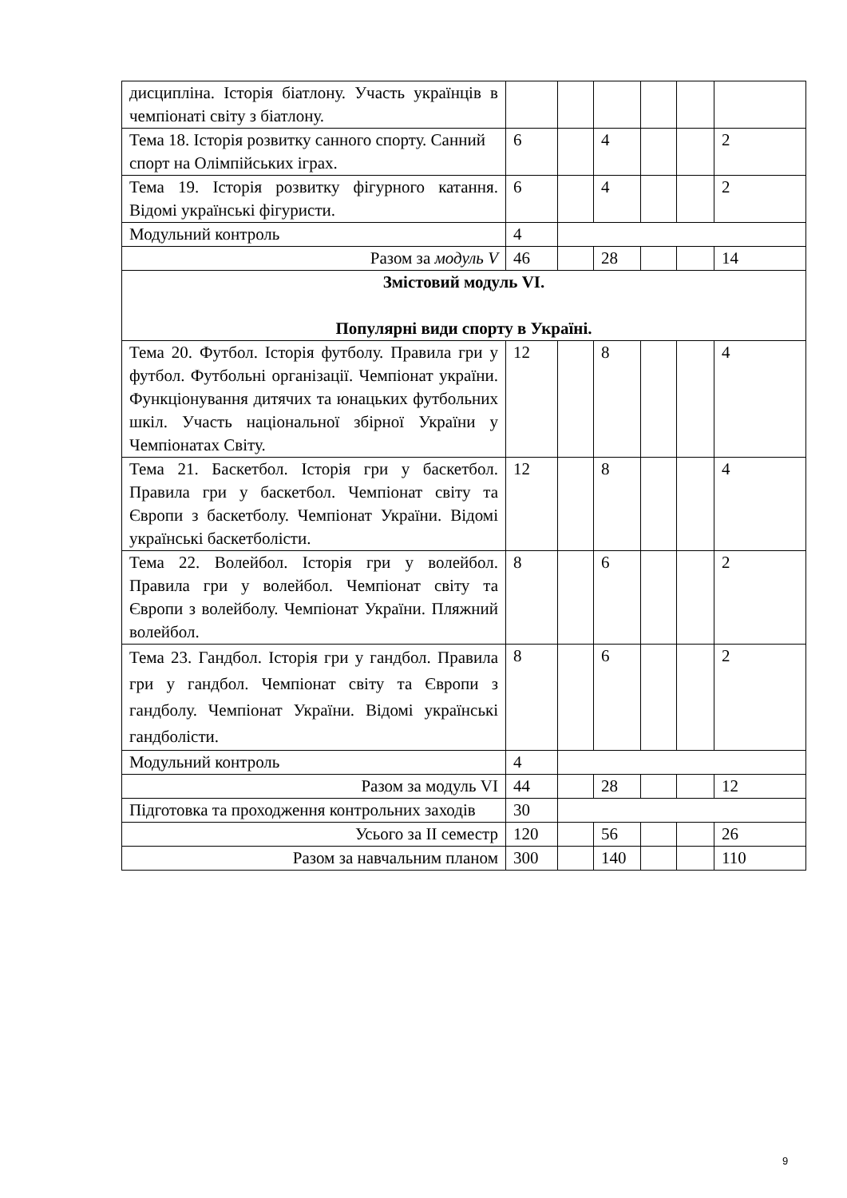| дисципліна. Історія біатлону. Участь українців в чемпіонаті світу з біатлону. | | | | | | |
| Тема 18. Історія розвитку санного спорту. Санний спорт на Олімпійських іграх. | 6 | | 4 | | | 2 |
| Тема 19. Історія розвитку фігурного катання. Відомі українські фігуристи. | 6 | | 4 | | | 2 |
| Модульний контроль | 4 | | | | | |
| Разом за модуль V | 46 | | 28 | | | 14 |
| Змістовий модуль VI. Популярні види спорту в Україні. | | | | | | |
| Тема 20. Футбол. Історія футболу. Правила гри у футбол. Футбольні організації. Чемпіонат україни. Функціонування дитячих та юнацьких футбольних шкіл. Участь національної збірної України у Чемпіонатах Світу. | 12 | | 8 | | | 4 |
| Тема 21. Баскетбол. Історія гри у баскетбол. Правила гри у баскетбол. Чемпіонат світу та Європи з баскетболу. Чемпіонат України. Відомі українські баскетболісти. | 12 | | 8 | | | 4 |
| Тема 22. Волейбол. Історія гри у волейбол. Правила гри у волейбол. Чемпіонат світу та Європи з волейболу. Чемпіонат України. Пляжний волейбол. | 8 | | 6 | | | 2 |
| Тема 23. Гандбол. Історія гри у гандбол. Правила гри у гандбол. Чемпіонат світу та Європи з гандболу. Чемпіонат України. Відомі українські гандболісти. | 8 | | 6 | | | 2 |
| Модульний контроль | 4 | | | | | |
| Разом за модуль VI | 44 | | 28 | | | 12 |
| Підготовка та проходження контрольних заходів | 30 | | | | | |
| Усього за ІІ семестр | 120 | | 56 | | | 26 |
| Разом за навчальним планом | 300 | | 140 | | | 110 |
9